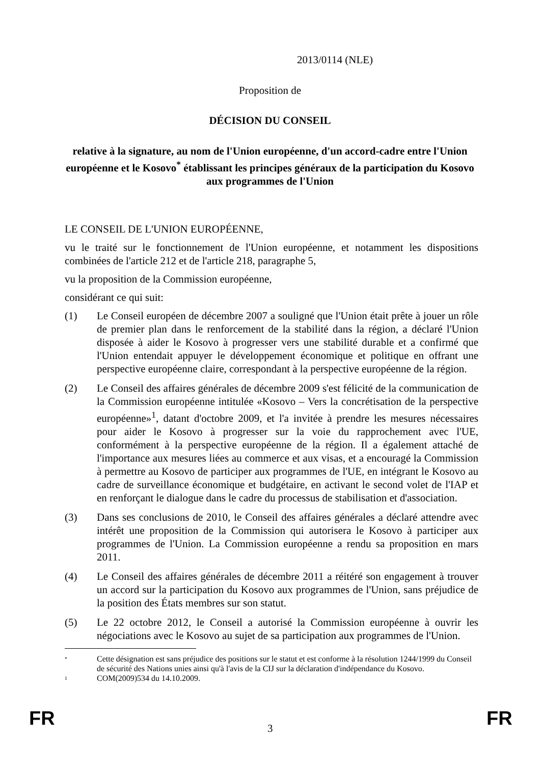2013/0114 (NLE)
Proposition de
DÉCISION DU CONSEIL
relative à la signature, au nom de l'Union européenne, d'un accord-cadre entre l'Union européenne et le Kosovo<sup>*</sup> établissant les principes généraux de la participation du Kosovo aux programmes de l'Union
LE CONSEIL DE L'UNION EUROPÉENNE,
vu le traité sur le fonctionnement de l'Union européenne, et notamment les dispositions combinées de l'article 212 et de l'article 218, paragraphe 5,
vu la proposition de la Commission européenne,
considérant ce qui suit:
(1) Le Conseil européen de décembre 2007 a souligné que l'Union était prête à jouer un rôle de premier plan dans le renforcement de la stabilité dans la région, a déclaré l'Union disposée à aider le Kosovo à progresser vers une stabilité durable et a confirmé que l'Union entendait appuyer le développement économique et politique en offrant une perspective européenne claire, correspondant à la perspective européenne de la région.
(2) Le Conseil des affaires générales de décembre 2009 s'est félicité de la communication de la Commission européenne intitulée «Kosovo – Vers la concrétisation de la perspective européenne»<sup>1</sup>, datant d'octobre 2009, et l'a invitée à prendre les mesures nécessaires pour aider le Kosovo à progresser sur la voie du rapprochement avec l'UE, conformément à la perspective européenne de la région. Il a également attaché de l'importance aux mesures liées au commerce et aux visas, et a encouragé la Commission à permettre au Kosovo de participer aux programmes de l'UE, en intégrant le Kosovo au cadre de surveillance économique et budgétaire, en activant le second volet de l'IAP et en renforçant le dialogue dans le cadre du processus de stabilisation et d'association.
(3) Dans ses conclusions de 2010, le Conseil des affaires générales a déclaré attendre avec intérêt une proposition de la Commission qui autorisera le Kosovo à participer aux programmes de l'Union. La Commission européenne a rendu sa proposition en mars 2011.
(4) Le Conseil des affaires générales de décembre 2011 a réitéré son engagement à trouver un accord sur la participation du Kosovo aux programmes de l'Union, sans préjudice de la position des États membres sur son statut.
(5) Le 22 octobre 2012, le Conseil a autorisé la Commission européenne à ouvrir les négociations avec le Kosovo au sujet de sa participation aux programmes de l'Union.
* Cette désignation est sans préjudice des positions sur le statut et est conforme à la résolution 1244/1999 du Conseil de sécurité des Nations unies ainsi qu'à l'avis de la CIJ sur la déclaration d'indépendance du Kosovo.
1 COM(2009)534 du 14.10.2009.
FR 3 FR